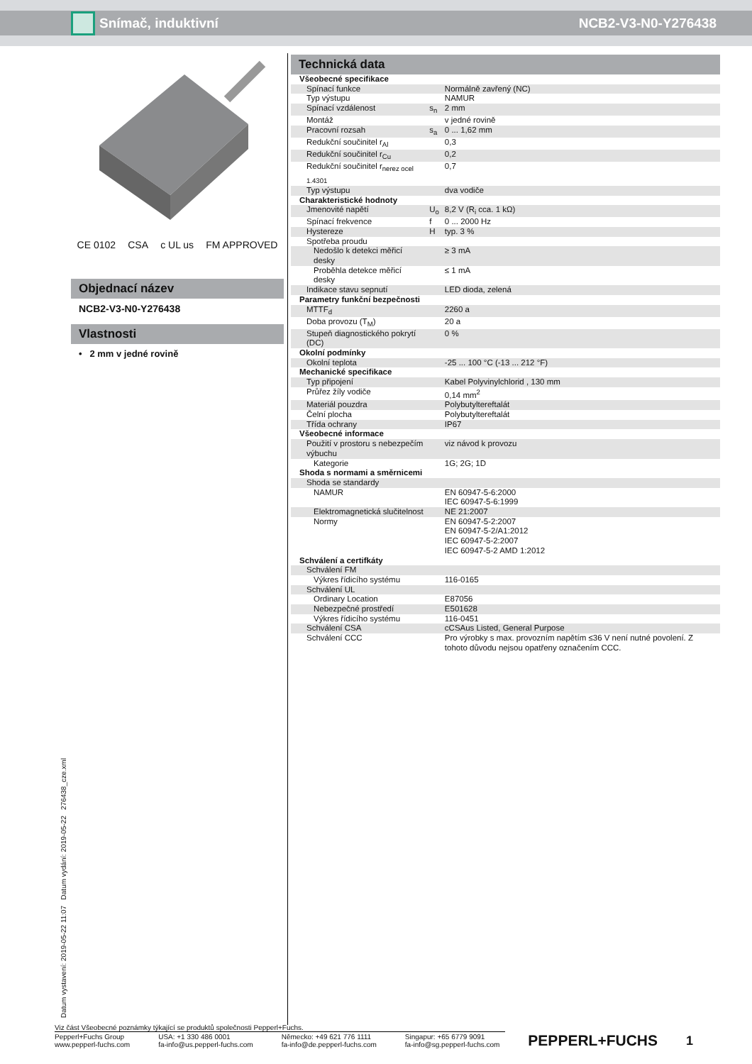Snímač, induktivní NCB2-V3-N0-Y276438
CE 0102 CSA c UL us FM APPROVED
Objednací název
NCB2-V3-N0-Y276438
Vlastnosti
• 2 mm v jedné rovině
Technická data
| Všeobecné specifikace | | |
| Spínací funkce | | Normálně zavřený (NC) |
| Typ výstupu | | NAMUR |
| Spínací vzdálenost | s<sub>n</sub> | 2 mm |
| Montáž | | v jedné rovině |
| Pracovní rozsah | s<sub>a</sub> | 0 ... 1,62 mm |
| Redukční součinitel r<sub>Al</sub> | | 0,3 |
| Redukční součinitel r<sub>Cu</sub> | | 0,2 |
| Redukční součinitel r<sub>nerez ocel 1.4301</sub> | | 0,7 |
| Typ výstupu | | dva vodiče |
| Charakteristické hodnoty | | |
| Jmenovité napětí | U<sub>o</sub> | 8,2 V (R<sub>i</sub> cca. 1 kΩ) |
| Spínací frekvence | f | 0 ... 2000 Hz |
| Hystereze | H | typ. 3 % |
| Spotřeba proudu | | |
| Nedošlo k detekci měřicí desky | | ≥ 3 mA |
| Proběhla detekce měřicí desky | | ≤ 1 mA |
| Indikace stavu sepnutí | | LED dioda, zelená |
| Parametry funkční bezpečnosti | | |
| MTTF<sub>d</sub> | | 2260 a |
| Doba provozu (T<sub>M</sub>) | | 20 a |
| Stupeň diagnostického pokrytí (DC) | | 0 % |
| Okolní podmínky | | |
| Okolní teplota | | -25 ... 100 °C (-13 ... 212 °F) |
| Mechanické specifikace | | |
| Typ připojení | | Kabel Polyvinylchlorid , 130 mm |
| Průřez žíly vodiče | | 0,14 mm<sup>2</sup> |
| Materiál pouzdra | | Polybutyltereftalát |
| Čelní plocha | | Polybutyltereftalát |
| Třída ochrany | | IP67 |
| Všeobecné informace | | |
| Použití v prostoru s nebezpečím výbuchu | | viz návod k provozu |
| Kategorie | | 1G; 2G; 1D |
| Shoda s normami a směrnicemi | | |
| Shoda se standardy | | |
| NAMUR | | EN 60947-5-6:2000 IEC 60947-5-6:1999 |
| Elektromagnetická slučitelnost | | NE 21:2007 |
| Normy | | EN 60947-5-2:2007 EN 60947-5-2/A1:2012 IEC 60947-5-2:2007 IEC 60947-5-2 AMD 1:2012 |
| Schválení a certifkáty | | |
| Schválení FM | | |
| Výkres řídicího systému | | 116-0165 |
| Schválení UL | | |
| Ordinary Location | | E87056 |
| Nebezpečné prostředí | | E501628 |
| Výkres řídicího systému | | 116-0451 |
| Schválení CSA | | cCSAus Listed, General Purpose |
| Schválení CCC | | Pro výrobky s max. provozním napětím ≤36 V není nutné povolení. Z tohoto důvodu nejsou opatřeny označením CCC. |
Datum vystavení: 2019-05-22 11:07 Datum vydání: 2019-05-22 276438_cze.xml
Viz část Všeobecné poznámky týkající se produktů společnosti Pepperl+Fuchs.
Pepperl+Fuchs Group
www.pepperl-fuchs.com
USA: +1 330 486 0001
fa-info@us.pepperl-fuchs.com
Německo: +49 621 776 1111
fa-info@de.pepperl-fuchs.com
Singapur: +65 6779 9091
fa-info@sg.pepperl-fuchs.com
PEPPERL+FUCHS
1